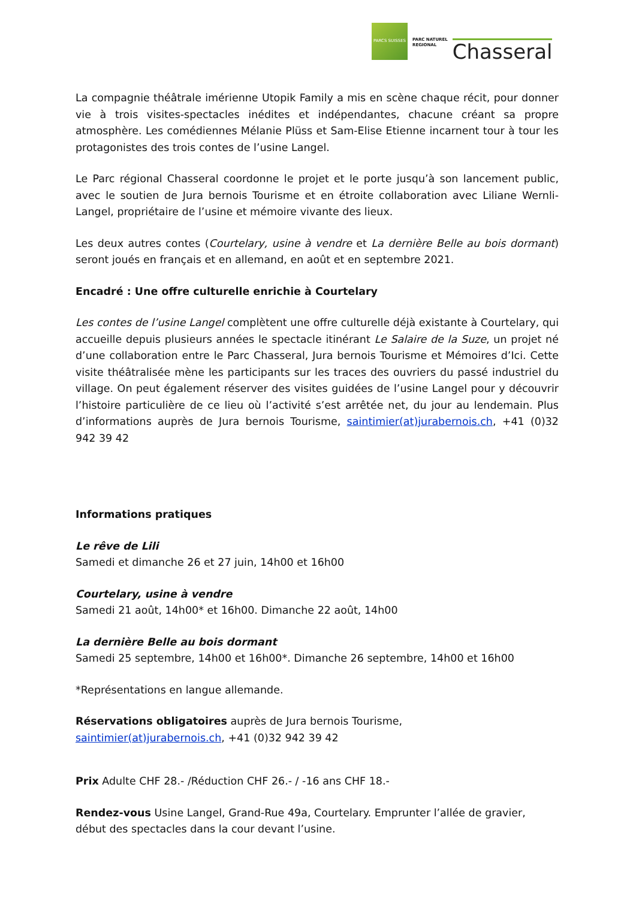PARCS SUISSES
PARC NATUREL
REGIONAL
Chasseral
La compagnie théâtrale imérienne Utopik Family a mis en scène chaque récit, pour donner vie à trois visites-spectacles inédites et indépendantes, chacune créant sa propre atmosphère. Les comédiennes Mélanie Plüss et Sam-Elise Etienne incarnent tour à tour les protagonistes des trois contes de l’usine Langel.
Le Parc régional Chasseral coordonne le projet et le porte jusqu’à son lancement public, avec le soutien de Jura bernois Tourisme et en étroite collaboration avec Liliane Wernli-Langel, propriétaire de l’usine et mémoire vivante des lieux.
Les deux autres contes (Courtelary, usine à vendre et La dernière Belle au bois dormant) seront joués en français et en allemand, en août et en septembre 2021.
Encadré : Une offre culturelle enrichie à Courtelary
Les contes de l’usine Langel complètent une offre culturelle déjà existante à Courtelary, qui accueille depuis plusieurs années le spectacle itinérant Le Salaire de la Suze, un projet né d’une collaboration entre le Parc Chasseral, Jura bernois Tourisme et Mémoires d’Ici. Cette visite théâtralisée mène les participants sur les traces des ouvriers du passé industriel du village. On peut également réserver des visites guidées de l’usine Langel pour y découvrir l’histoire particulière de ce lieu où l’activité s’est arrêtée net, du jour au lendemain. Plus d’informations auprès de Jura bernois Tourisme, saintimier(at)jurabernois.ch, +41 (0)32 942 39 42
Informations pratiques
Le rêve de Lili
Samedi et dimanche 26 et 27 juin, 14h00 et 16h00
Courtelary, usine à vendre
Samedi 21 août, 14h00* et 16h00. Dimanche 22 août, 14h00
La dernière Belle au bois dormant
Samedi 25 septembre, 14h00 et 16h00*. Dimanche 26 septembre, 14h00 et 16h00
*Représentations en langue allemande.
Réservations obligatoires auprès de Jura bernois Tourisme,
saintimier(at)jurabernois.ch, +41 (0)32 942 39 42
Prix Adulte CHF 28.- /Réduction CHF 26.- / -16 ans CHF 18.-
Rendez-vous Usine Langel, Grand-Rue 49a, Courtelary. Emprunter l’allée de gravier, début des spectacles dans la cour devant l’usine.